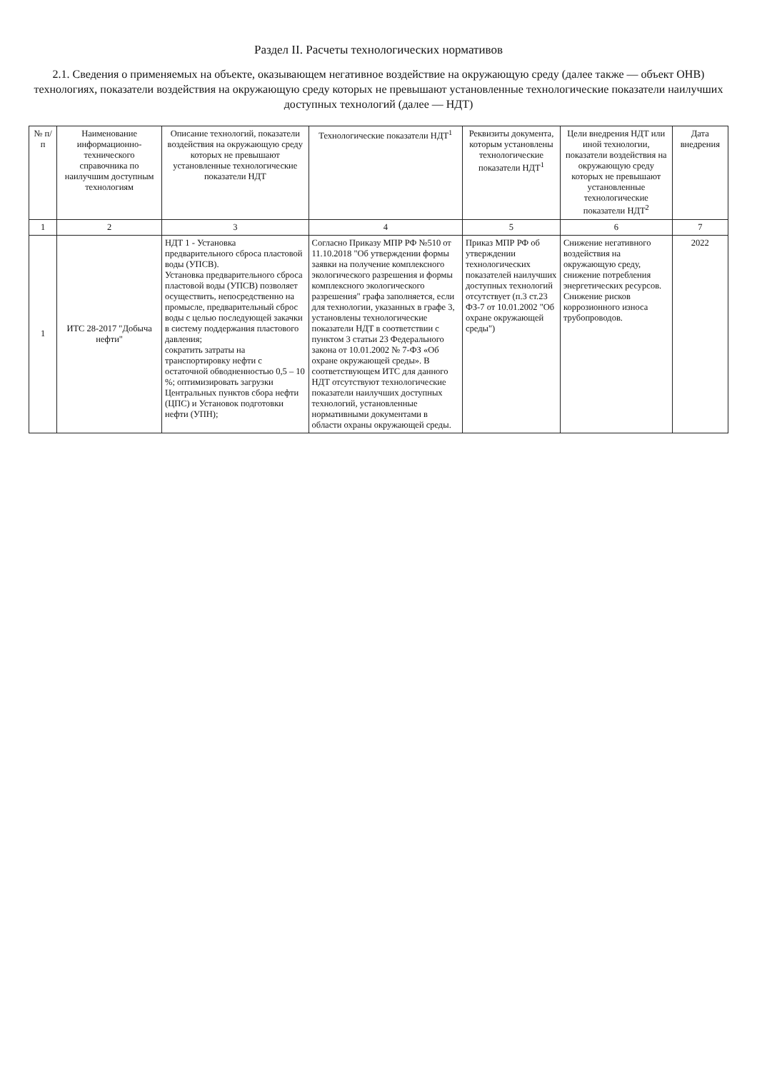Раздел II. Расчеты технологических нормативов
2.1. Сведения о применяемых на объекте, оказывающем негативное воздействие на окружающую среду (далее также — объект ОНВ) технологиях, показатели воздействия на окружающую среду которых не превышают установленные технологические показатели наилучших доступных технологий (далее — НДТ)
| № п/п | Наименование информационно-технического справочника по наилучшим доступным технологиям | Описание технологий, показатели воздействия на окружающую среду которых не превышают установленные технологические показатели НДТ | Технологические показатели НДТ<sup>1</sup> | Реквизиты документа, которым установлены технологические показатели НДТ<sup>1</sup> | Цели внедрения НДТ или иной технологии, показатели воздействия на окружающую среду которых не превышают установленные технологические показатели НДТ<sup>2</sup> | Дата внедрения |
| --- | --- | --- | --- | --- | --- | --- |
| 1 | 2 | 3 | 4 | 5 | 6 | 7 |
| 1 | ИТС 28-2017 "Добыча нефти" | НДТ 1 - Установка предварительного сброса пластовой воды (УПСВ). Установка предварительного сброса пластовой воды (УПСВ) позволяет осуществить, непосредственно на промысле, предварительный сброс воды с целью последующей закачки в систему поддержания пластового давления; сократить затраты на транспортировку нефти с остаточной обводненностью 0,5 – 10 %; оптимизировать загрузки Центральных пунктов сбора нефти (ЦПС) и Установок подготовки нефти (УПН); | Согласно Приказу МПР РФ №510 от 11.10.2018 "Об утверждении формы заявки на получение комплексного экологического разрешения и формы комплексного экологического разрешения" графа заполняется, если для технологии, указанных в графе 3, установлены технологические показатели НДТ в соответствии с пунктом 3 статьи 23 Федерального закона от 10.01.2002 № 7-ФЗ «Об охране окружающей среды». В соответствующем ИТС для данного НДТ отсутствуют технологические показатели наилучших доступных технологий, установленные нормативными документами в области охраны окружающей среды. | Приказ МПР РФ об утверждении технологических показателей наилучших доступных технологий отсутствует (п.3 ст.23 ФЗ-7 от 10.01.2002 "Об охране окружающей среды") | Снижение негативного воздействия на окружающую среду, снижение потребления энергетических ресурсов. Снижение рисков коррозионного износа трубопроводов. | 2022 |